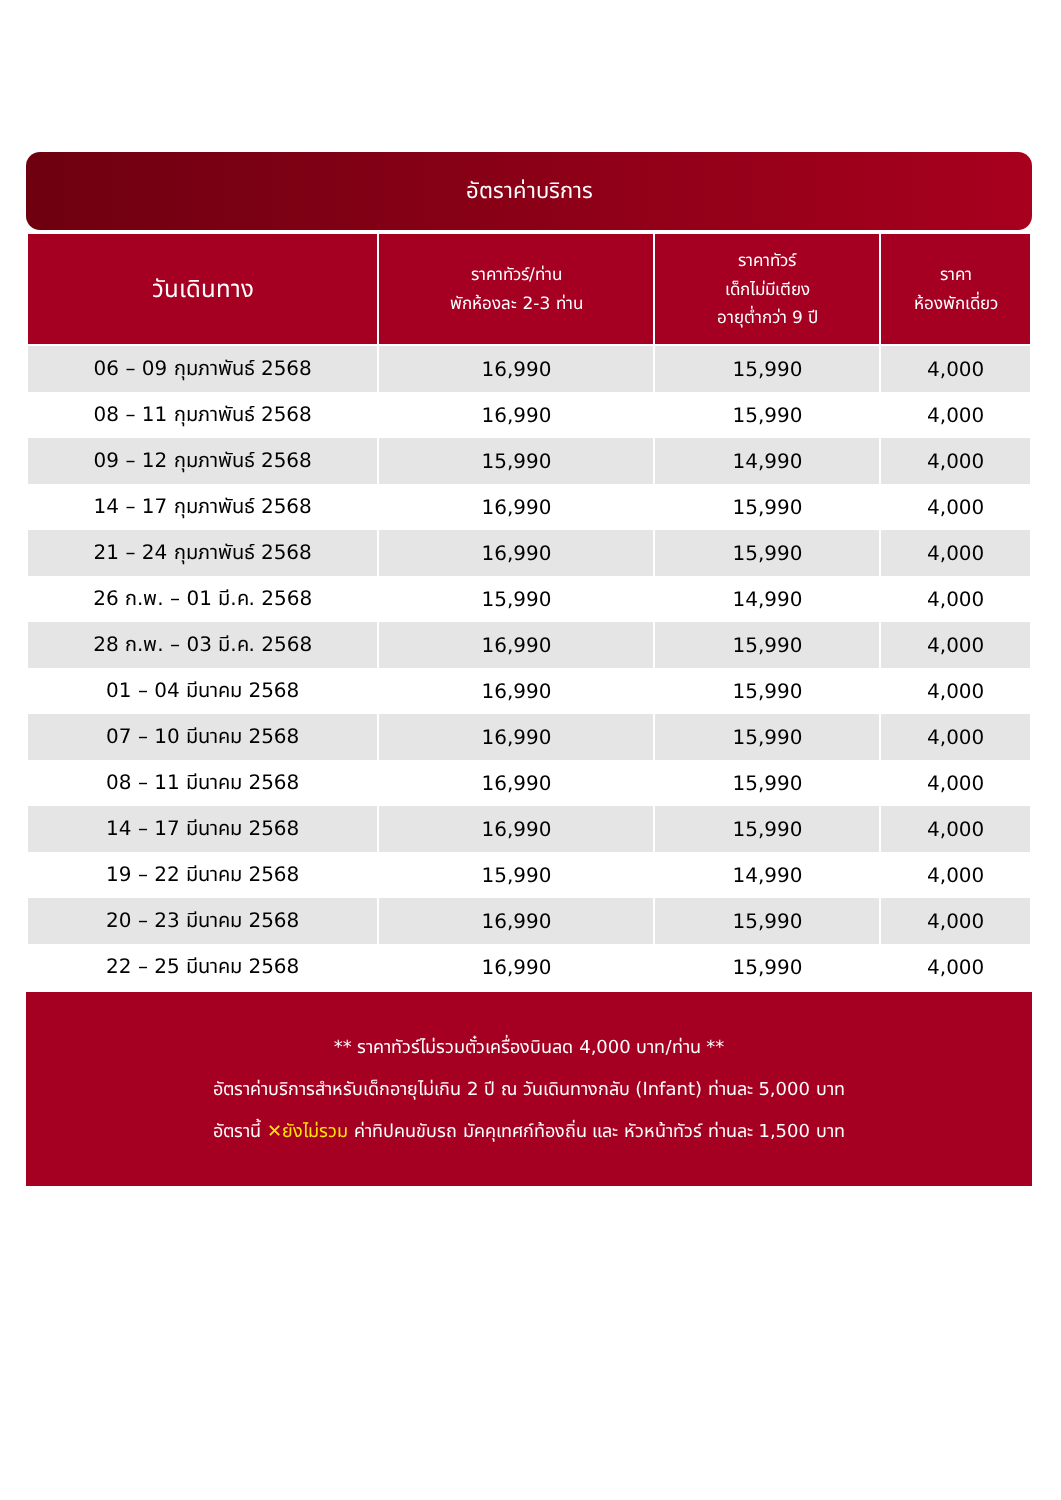อัตราค่าบริการ
| วันเดินทาง | ราคาทัวร์/ท่าน พักห้องละ 2-3 ท่าน | ราคาทัวร์ เด็กไม่มีเตียง อายุต่ำกว่า 9 ปี | ราคา ห้องพักเดี่ยว |
| --- | --- | --- | --- |
| 06 – 09 กุมภาพันธ์ 2568 | 16,990 | 15,990 | 4,000 |
| 08 – 11 กุมภาพันธ์ 2568 | 16,990 | 15,990 | 4,000 |
| 09 – 12 กุมภาพันธ์ 2568 | 15,990 | 14,990 | 4,000 |
| 14 – 17 กุมภาพันธ์ 2568 | 16,990 | 15,990 | 4,000 |
| 21 – 24 กุมภาพันธ์ 2568 | 16,990 | 15,990 | 4,000 |
| 26 ก.พ. – 01 มี.ค. 2568 | 15,990 | 14,990 | 4,000 |
| 28 ก.พ. – 03 มี.ค. 2568 | 16,990 | 15,990 | 4,000 |
| 01 – 04 มีนาคม 2568 | 16,990 | 15,990 | 4,000 |
| 07 – 10 มีนาคม 2568 | 16,990 | 15,990 | 4,000 |
| 08 – 11 มีนาคม 2568 | 16,990 | 15,990 | 4,000 |
| 14 – 17 มีนาคม 2568 | 16,990 | 15,990 | 4,000 |
| 19 – 22 มีนาคม 2568 | 15,990 | 14,990 | 4,000 |
| 20 – 23 มีนาคม 2568 | 16,990 | 15,990 | 4,000 |
| 22 – 25 มีนาคม 2568 | 16,990 | 15,990 | 4,000 |
** ราคาทัวร์ไม่รวมตั๋วเครื่องบินลด 4,000 บาท/ท่าน **
อัตราค่าบริการสำหรับเด็กอายุไม่เกิน 2 ปี ณ วันเดินทางกลับ (Infant) ท่านละ 5,000 บาท
อัตรานี้ ✕ยังไม่รวม ค่าทิปคนขับรถ มัคคุเทศก์ท้องถิ่น และ หัวหน้าทัวร์ ท่านละ 1,500 บาท